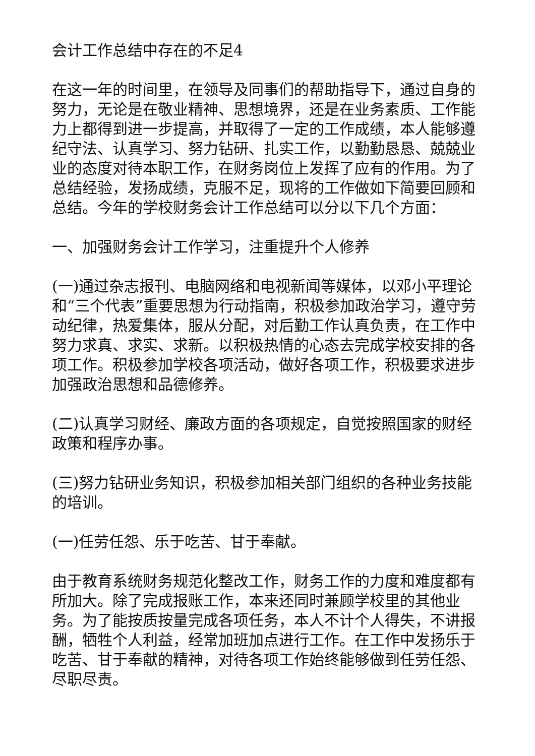会计工作总结中存在的不足4
在这一年的时间里，在领导及同事们的帮助指导下，通过自身的努力，无论是在敬业精神、思想境界，还是在业务素质、工作能力上都得到进一步提高，并取得了一定的工作成绩，本人能够遵纪守法、认真学习、努力钻研、扎实工作，以勤勤恳恳、兢兢业业的态度对待本职工作，在财务岗位上发挥了应有的作用。为了总结经验，发扬成绩，克服不足，现将的工作做如下简要回顾和总结。今年的学校财务会计工作总结可以分以下几个方面：
一、加强财务会计工作学习，注重提升个人修养
(一)通过杂志报刊、电脑网络和电视新闻等媒体，以邓小平理论和“三个代表”重要思想为行动指南，积极参加政治学习，遵守劳动纪律，热爱集体，服从分配，对后勤工作认真负责，在工作中努力求真、求实、求新。以积极热情的心态去完成学校安排的各项工作。积极参加学校各项活动，做好各项工作，积极要求进步加强政治思想和品德修养。
(二)认真学习财经、廉政方面的各项规定，自觉按照国家的财经政策和程序办事。
(三)努力钻研业务知识，积极参加相关部门组织的各种业务技能的培训。
(一)任劳任怨、乐于吃苦、甘于奉献。
由于教育系统财务规范化整改工作，财务工作的力度和难度都有所加大。除了完成报账工作，本来还同时兼顾学校里的其他业务。为了能按质按量完成各项任务，本人不计个人得失，不讲报酬，牺牲个人利益，经常加班加点进行工作。在工作中发扬乐于吃苦、甘于奉献的精神，对待各项工作始终能够做到任劳任怨、尽职尽责。